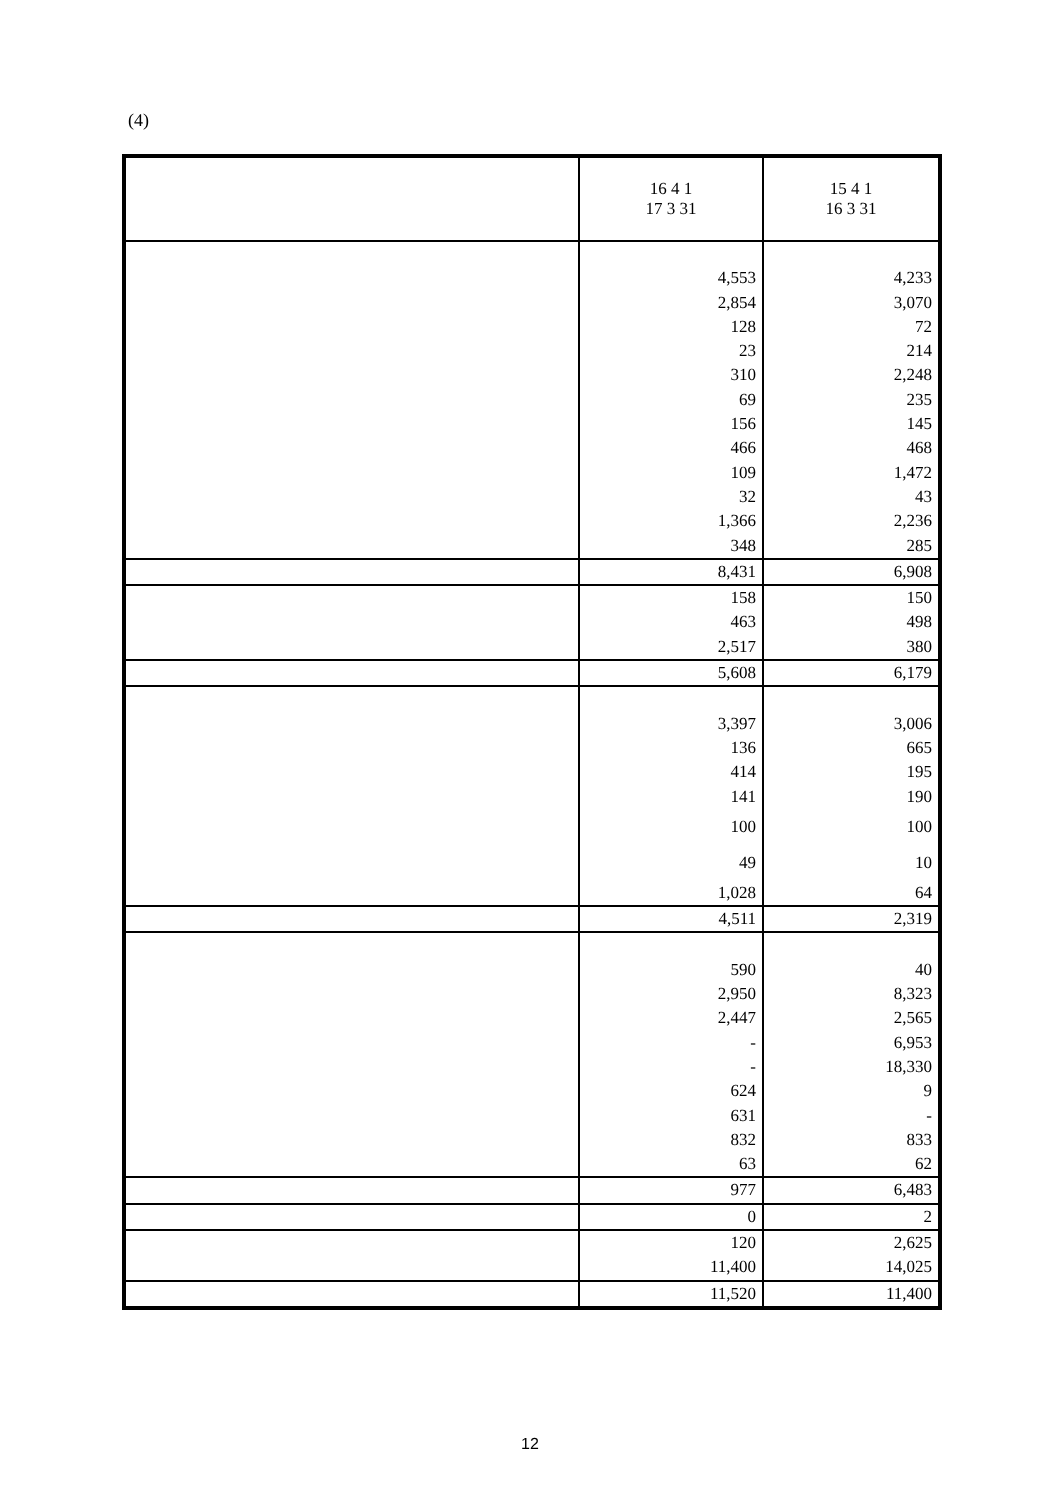(4)
| | 16 4 1 17 3 31 | 15 4 1 16 3 31 |
| --- | --- | --- |
| | 4,553 | 4,233 |
| | 2,854 | 3,070 |
| | 128 | 72 |
| | 23 | 214 |
| | 310 | 2,248 |
| | 69 | 235 |
| | 156 | 145 |
| | 466 | 468 |
| | 109 | 1,472 |
| | 32 | 43 |
| | 1,366 | 2,236 |
| | 348 | 285 |
| | 8,431 | 6,908 |
| | 158 | 150 |
| | 463 | 498 |
| | 2,517 | 380 |
| | 5,608 | 6,179 |
| | 3,397 | 3,006 |
| | 136 | 665 |
| | 414 | 195 |
| | 141 | 190 |
| | 100 | 100 |
| | 49 | 10 |
| | 1,028 | 64 |
| | 4,511 | 2,319 |
| | 590 | 40 |
| | 2,950 | 8,323 |
| | 2,447 | 2,565 |
| | - | 6,953 |
| | - | 18,330 |
| | 624 | 9 |
| | 631 | - |
| | 832 | 833 |
| | 63 | 62 |
| | 977 | 6,483 |
| | 0 | 2 |
| | 120 | 2,625 |
| | 11,400 | 14,025 |
| | 11,520 | 11,400 |
12